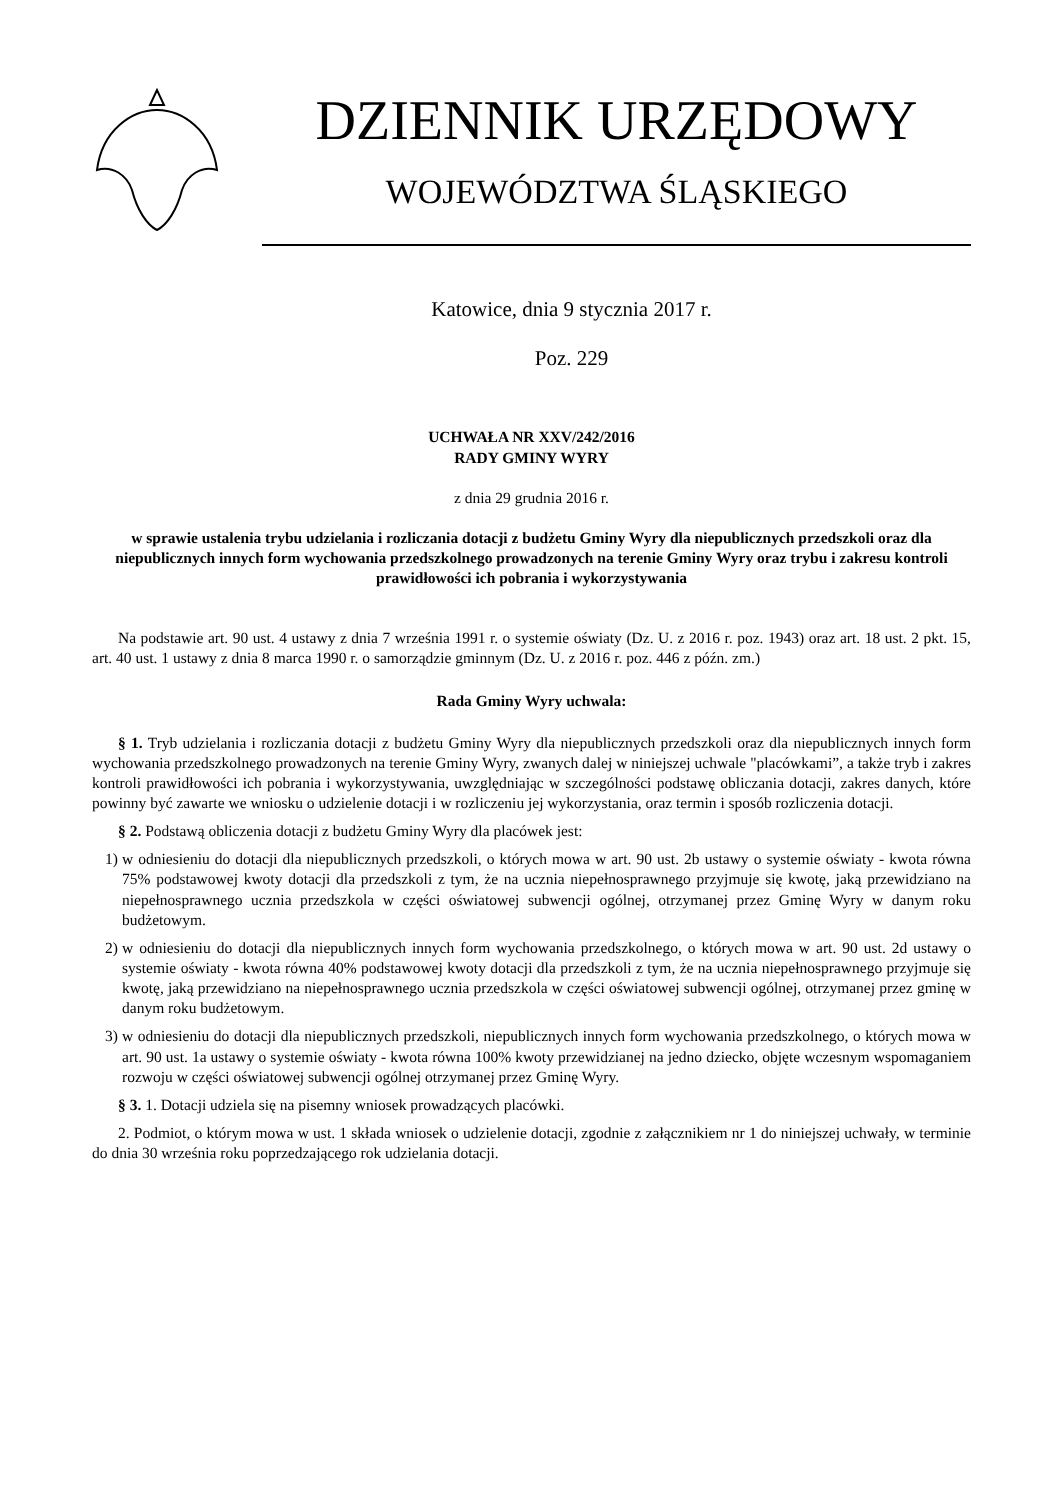DZIENNIK URZĘDOWY
WOJEWÓDZTWA ŚLĄSKIEGO
Katowice, dnia 9 stycznia 2017 r.
Poz. 229
UCHWAŁA NR XXV/242/2016
RADY GMINY WYRY
z dnia 29 grudnia 2016 r.
w sprawie ustalenia trybu udzielania i rozliczania dotacji z budżetu Gminy Wyry dla niepublicznych przedszkoli oraz dla niepublicznych innych form wychowania przedszkolnego prowadzonych na terenie Gminy Wyry oraz trybu i zakresu kontroli prawidłowości ich pobrania i wykorzystywania
Na podstawie art. 90 ust. 4 ustawy z dnia 7 września 1991 r. o systemie oświaty (Dz. U. z 2016 r. poz. 1943) oraz art. 18 ust. 2 pkt. 15, art. 40 ust. 1 ustawy z dnia 8 marca 1990 r. o samorządzie gminnym (Dz. U. z 2016 r. poz. 446 z późn. zm.)
Rada Gminy Wyry uchwala:
§ 1. Tryb udzielania i rozliczania dotacji z budżetu Gminy Wyry dla niepublicznych przedszkoli oraz dla niepublicznych innych form wychowania przedszkolnego prowadzonych na terenie Gminy Wyry, zwanych dalej w niniejszej uchwale "placówkami”, a także tryb i zakres kontroli prawidłowości ich pobrania i wykorzystywania, uwzględniając w szczególności podstawę obliczania dotacji, zakres danych, które powinny być zawarte we wniosku o udzielenie dotacji i w rozliczeniu jej wykorzystania, oraz termin i sposób rozliczenia dotacji.
§ 2. Podstawą obliczenia dotacji z budżetu Gminy Wyry dla placówek jest:
1) w odniesieniu do dotacji dla niepublicznych przedszkoli, o których mowa w art. 90 ust. 2b ustawy o systemie oświaty - kwota równa 75% podstawowej kwoty dotacji dla przedszkoli z tym, że na ucznia niepełnosprawnego przyjmuje się kwotę, jaką przewidziano na niepełnosprawnego ucznia przedszkola w części oświatowej subwencji ogólnej, otrzymanej przez Gminę Wyry w danym roku budżetowym.
2) w odniesieniu do dotacji dla niepublicznych innych form wychowania przedszkolnego, o których mowa w art. 90 ust. 2d ustawy o systemie oświaty - kwota równa 40% podstawowej kwoty dotacji dla przedszkoli z tym, że na ucznia niepełnosprawnego przyjmuje się kwotę, jaką przewidziano na niepełnosprawnego ucznia przedszkola w części oświatowej subwencji ogólnej, otrzymanej przez gminę w danym roku budżetowym.
3) w odniesieniu do dotacji dla niepublicznych przedszkoli, niepublicznych innych form wychowania przedszkolnego, o których mowa w art. 90 ust. 1a ustawy o systemie oświaty - kwota równa 100% kwoty przewidzianej na jedno dziecko, objęte wczesnym wspomaganiem rozwoju w części oświatowej subwencji ogólnej otrzymanej przez Gminę Wyry.
§ 3. 1. Dotacji udziela się na pisemny wniosek prowadzących placówki.
2. Podmiot, o którym mowa w ust. 1 składa wniosek o udzielenie dotacji, zgodnie z załącznikiem nr 1 do niniejszej uchwały, w terminie do dnia 30 września roku poprzedzającego rok udzielania dotacji.